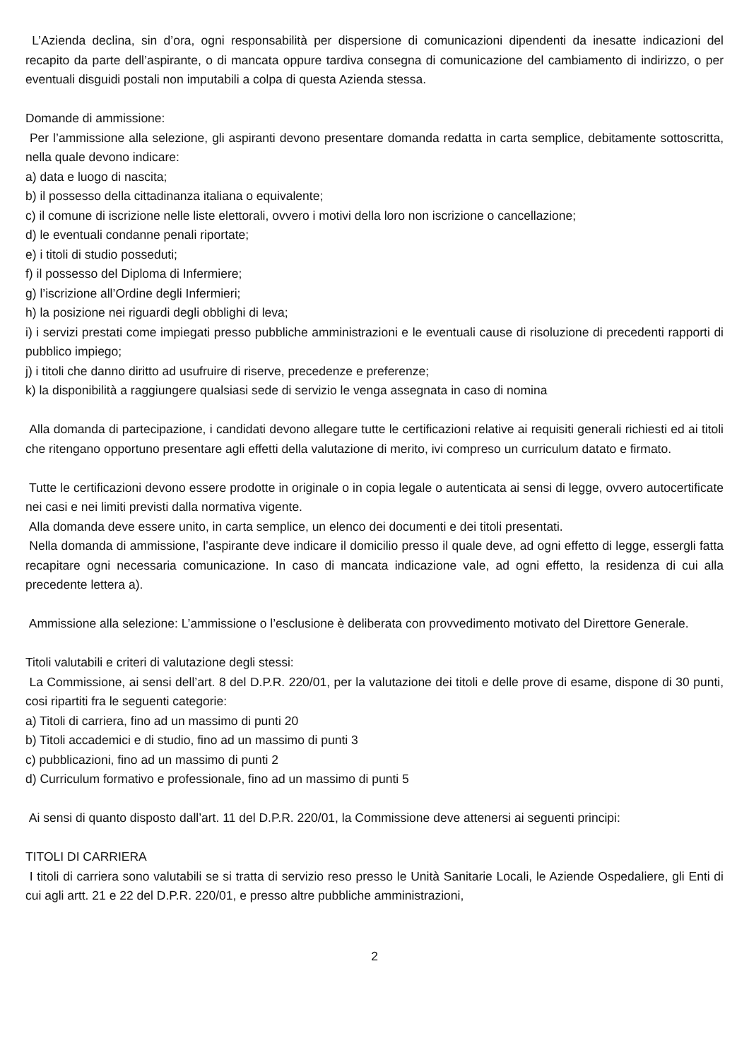L’Azienda declina, sin d’ora, ogni responsabilità per dispersione di comunicazioni dipendenti da inesatte indicazioni del recapito da parte dell’aspirante, o di mancata oppure tardiva consegna di comunicazione del cambiamento di indirizzo, o per eventuali disguidi postali non imputabili a colpa di questa Azienda stessa.
Domande di ammissione:
Per l’ammissione alla selezione, gli aspiranti devono presentare domanda redatta in carta semplice, debitamente sottoscritta, nella quale devono indicare:
a) data e luogo di nascita;
b) il possesso della cittadinanza italiana o equivalente;
c) il comune di iscrizione nelle liste elettorali, ovvero i motivi della loro non iscrizione o cancellazione;
d) le eventuali condanne penali riportate;
e) i titoli di studio posseduti;
f) il possesso del Diploma di Infermiere;
g) l’iscrizione all’Ordine degli Infermieri;
h) la posizione nei riguardi degli obblighi di leva;
i) i servizi prestati come impiegati presso pubbliche amministrazioni e le eventuali cause di risoluzione di precedenti rapporti di pubblico impiego;
j) i titoli che danno diritto ad usufruire di riserve, precedenze e preferenze;
k) la disponibilità a raggiungere qualsiasi sede di servizio le venga assegnata in caso di nomina
Alla domanda di partecipazione, i candidati devono allegare tutte le certificazioni relative ai requisiti generali richiesti ed ai titoli che ritengano opportuno presentare agli effetti della valutazione di merito, ivi compreso un curriculum datato e firmato.
Tutte le certificazioni devono essere prodotte in originale o in copia legale o autenticata ai sensi di legge, ovvero autocertificate nei casi e nei limiti previsti dalla normativa vigente.
Alla domanda deve essere unito, in carta semplice, un elenco dei documenti e dei titoli presentati.
Nella domanda di ammissione, l’aspirante deve indicare il domicilio presso il quale deve, ad ogni effetto di legge, essergli fatta recapitare ogni necessaria comunicazione. In caso di mancata indicazione vale, ad ogni effetto, la residenza di cui alla precedente lettera a).
Ammissione alla selezione: L’ammissione o l’esclusione è deliberata con provvedimento motivato del Direttore Generale.
Titoli valutabili e criteri di valutazione degli stessi:
La Commissione, ai sensi dell’art. 8 del D.P.R. 220/01, per la valutazione dei titoli e delle prove di esame, dispone di 30 punti, cosi ripartiti fra le seguenti categorie:
a) Titoli di carriera, fino ad un massimo di punti 20
b) Titoli accademici e di studio, fino ad un massimo di punti 3
c) pubblicazioni, fino ad un massimo di punti 2
d) Curriculum formativo e professionale, fino ad un massimo di punti 5
Ai sensi di quanto disposto dall’art. 11 del D.P.R. 220/01, la Commissione deve attenersi ai seguenti principi:
TITOLI DI CARRIERA
I titoli di carriera sono valutabili se si tratta di servizio reso presso le Unità Sanitarie Locali, le Aziende Ospedaliere, gli Enti di cui agli artt. 21 e 22 del D.P.R. 220/01, e presso altre pubbliche amministrazioni,
2